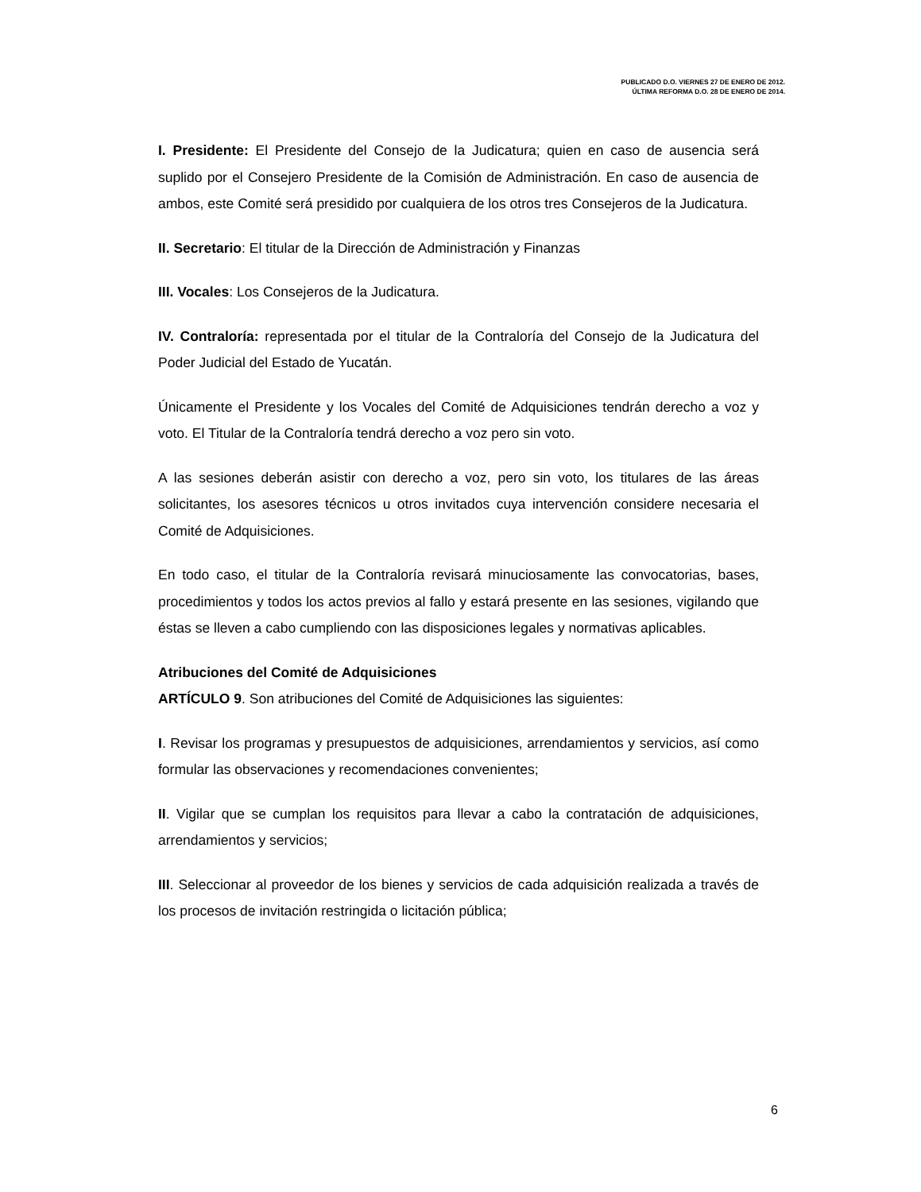PUBLICADO D.O. VIERNES 27 DE ENERO DE 2012.
ÚLTIMA REFORMA D.O. 28 DE ENERO DE 2014.
I. Presidente: El Presidente del Consejo de la Judicatura; quien en caso de ausencia será suplido por el Consejero Presidente de la Comisión de Administración. En caso de ausencia de ambos, este Comité será presidido por cualquiera de los otros tres Consejeros de la Judicatura.
II. Secretario: El titular de la Dirección de Administración y Finanzas
III. Vocales: Los Consejeros de la Judicatura.
IV. Contraloría: representada por el titular de la Contraloría del Consejo de la Judicatura del Poder Judicial del Estado de Yucatán.
Únicamente el Presidente y los Vocales del Comité de Adquisiciones tendrán derecho a voz y voto. El Titular de la Contraloría tendrá derecho a voz pero sin voto.
A las sesiones deberán asistir con derecho a voz, pero sin voto, los titulares de las áreas solicitantes, los asesores técnicos u otros invitados cuya intervención considere necesaria el Comité de Adquisiciones.
En todo caso, el titular de la Contraloría revisará minuciosamente las convocatorias, bases, procedimientos y todos los actos previos al fallo y estará presente en las sesiones, vigilando que éstas se lleven a cabo cumpliendo con las disposiciones legales y normativas aplicables.
Atribuciones del Comité de Adquisiciones
ARTÍCULO 9. Son atribuciones del Comité de Adquisiciones las siguientes:
I. Revisar los programas y presupuestos de adquisiciones, arrendamientos y servicios, así como formular las observaciones y recomendaciones convenientes;
II. Vigilar que se cumplan los requisitos para llevar a cabo la contratación de adquisiciones, arrendamientos y servicios;
III. Seleccionar al proveedor de los bienes y servicios de cada adquisición realizada a través de los procesos de invitación restringida o licitación pública;
6